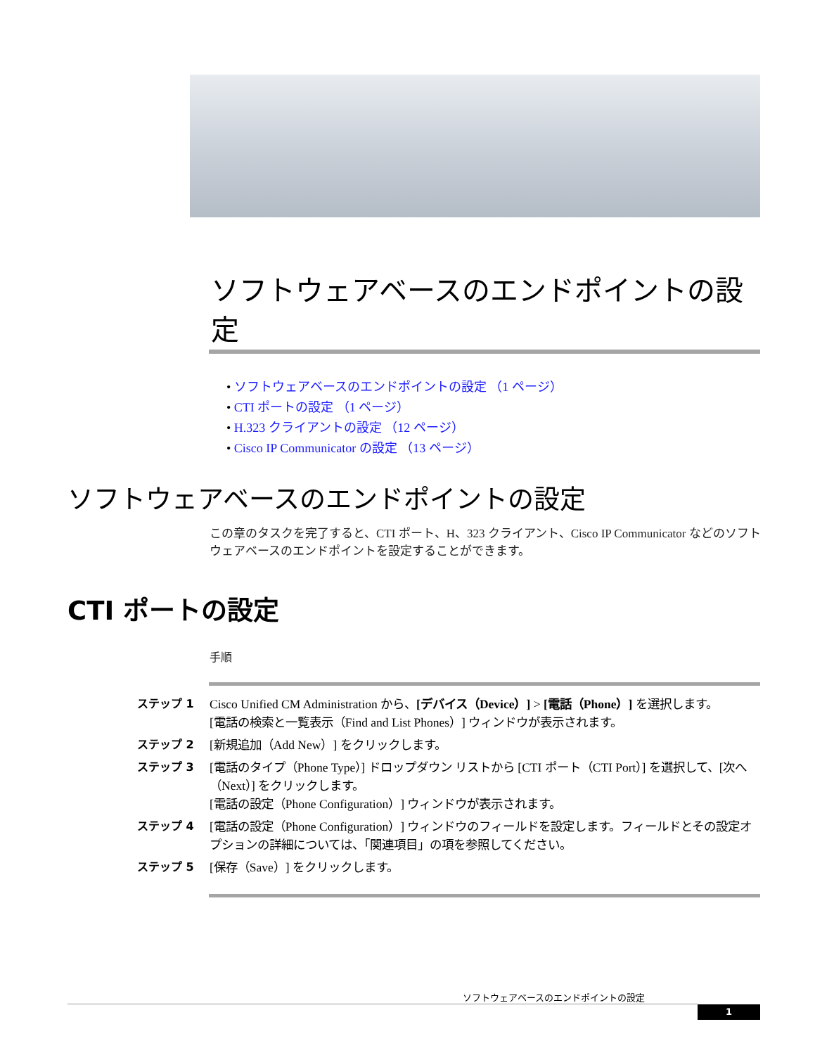ソフトウェアベースのエンドポイントの設定
• ソフトウェアベースのエンドポイントの設定 （1 ページ）
• CTI ポートの設定 （1 ページ）
• H.323 クライアントの設定 （12 ページ）
• Cisco IP Communicator の設定 （13 ページ）
ソフトウェアベースのエンドポイントの設定
この章のタスクを完了すると、CTI ポート、H、323 クライアント、Cisco IP Communicator などのソフトウェアベースのエンドポイントを設定することができます。
CTI ポートの設定
手順
ステップ 1 Cisco Unified CM Administration から、[デバイス（Device）] > [電話（Phone）] を選択します。
[電話の検索と一覧表示（Find and List Phones）] ウィンドウが表示されます。
ステップ 2 [新規追加（Add New）] をクリックします。
ステップ 3 [電話のタイプ（Phone Type）] ドロップダウン リストから [CTI ポート（CTI Port）] を選択して、[次へ（Next）] をクリックします。
[電話の設定（Phone Configuration）] ウィンドウが表示されます。
ステップ 4 [電話の設定（Phone Configuration）] ウィンドウのフィールドを設定します。フィールドとその設定オプションの詳細については、「関連項目」の項を参照してください。
ステップ 5 [保存（Save）] をクリックします。
ソフトウェアベースのエンドポイントの設定
1